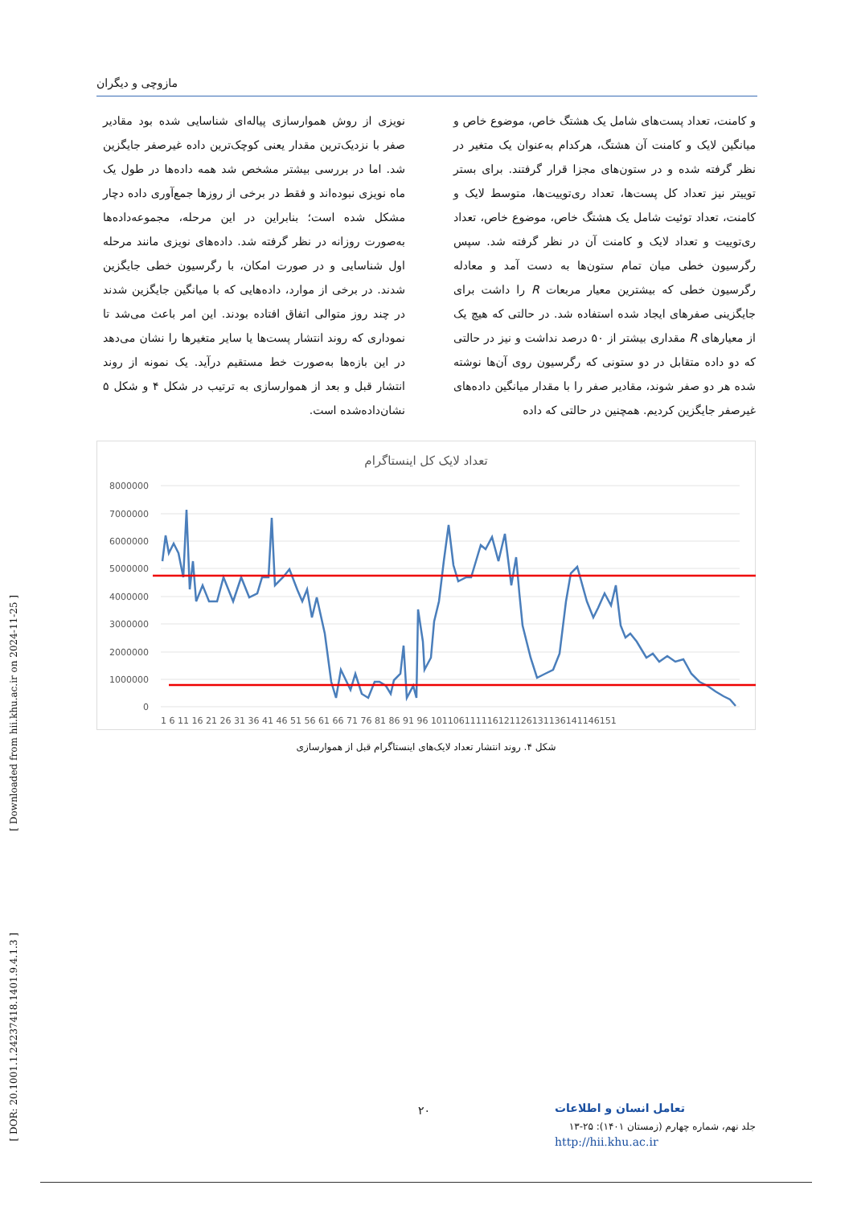مازوچی و دیگران
و کامنت، تعداد پست‌های شامل یک هشتگ خاص، موضوع خاص و میانگین لایک و کامنت آن هشتگ، هرکدام به‌عنوان یک متغیر در نظر گرفته شده و در ستون‌های مجزا قرار گرفتند. برای بستر توییتر نیز تعداد کل پست‌ها، تعداد ری‌توییت‌ها، متوسط لایک و کامنت، تعداد توئیت شامل یک هشتگ خاص، موضوع خاص، تعداد ری‌توییت و تعداد لایک و کامنت آن در نظر گرفته شد. سپس رگرسیون خطی میان تمام ستون‌ها به دست آمد و معادله رگرسیون خطی که بیشترین معیار مربعات R را داشت برای جایگزینی صفرهای ایجاد شده استفاده شد. در حالتی که هیچ یک از معیارهای R مقداری بیشتر از ۵۰ درصد نداشت و نیز در حالتی که دو داده متقابل در دو ستونی که رگرسیون روی آن‌ها نوشته شده هر دو صفر شوند، مقادیر صفر را با مقدار میانگین داده‌های غیرصفر جایگزین کردیم. همچنین در حالتی که داده
نویزی از روش هموارسازی پیاله‌ای شناسایی شده بود مقادیر صفر با نزدیک‌ترین مقدار یعنی کوچک‌ترین داده غیرصفر جایگزین شد. اما در بررسی بیشتر مشخص شد همه داده‌ها در طول یک ماه نویزی نبوده‌اند و فقط در برخی از روزها جمع‌آوری داده دچار مشکل شده است؛ بنابراین در این مرحله، مجموعه‌داده‌ها به‌صورت روزانه در نظر گرفته شد. داده‌های نویزی مانند مرحله اول شناسایی و در صورت امکان، با رگرسیون خطی جایگزین شدند. در برخی از موارد، داده‌هایی که با میانگین جایگزین شدند در چند روز متوالی اتفاق افتاده بودند. این امر باعث می‌شد تا نموداری که روند انتشار پست‌ها یا سایر متغیرها را نشان می‌دهد در این بازه‌ها به‌صورت خط مستقیم درآید. یک نمونه از روند انتشار قبل و بعد از هموارسازی به ترتیب در شکل ۴ و شکل ۵ نشان‌داده‌شده است.
تعداد لایک کل اینستاگرام
8000000
7000000
6000000
5000000
4000000
3000000
2000000
1000000
0
1 6 11 16 21 26 31 36 41 46 51 56 61 66 71 76 81 86 91 96 101106111116121126131136141146151
شکل ۴. روند انتشار تعداد لایک‌های اینستاگرام قبل از هموارسازی
[ Downloaded from hii.khu.ac.ir on 2024-11-25 ]
[ DOR: 20.1001.1.24237418.1401.9.4.1.3 ]
۲۰
تعامل انسان و اطلاعات
جلد نهم، شماره چهارم (زمستان ۱۴۰۱): ۲۵-۱۳
http://hii.khu.ac.ir